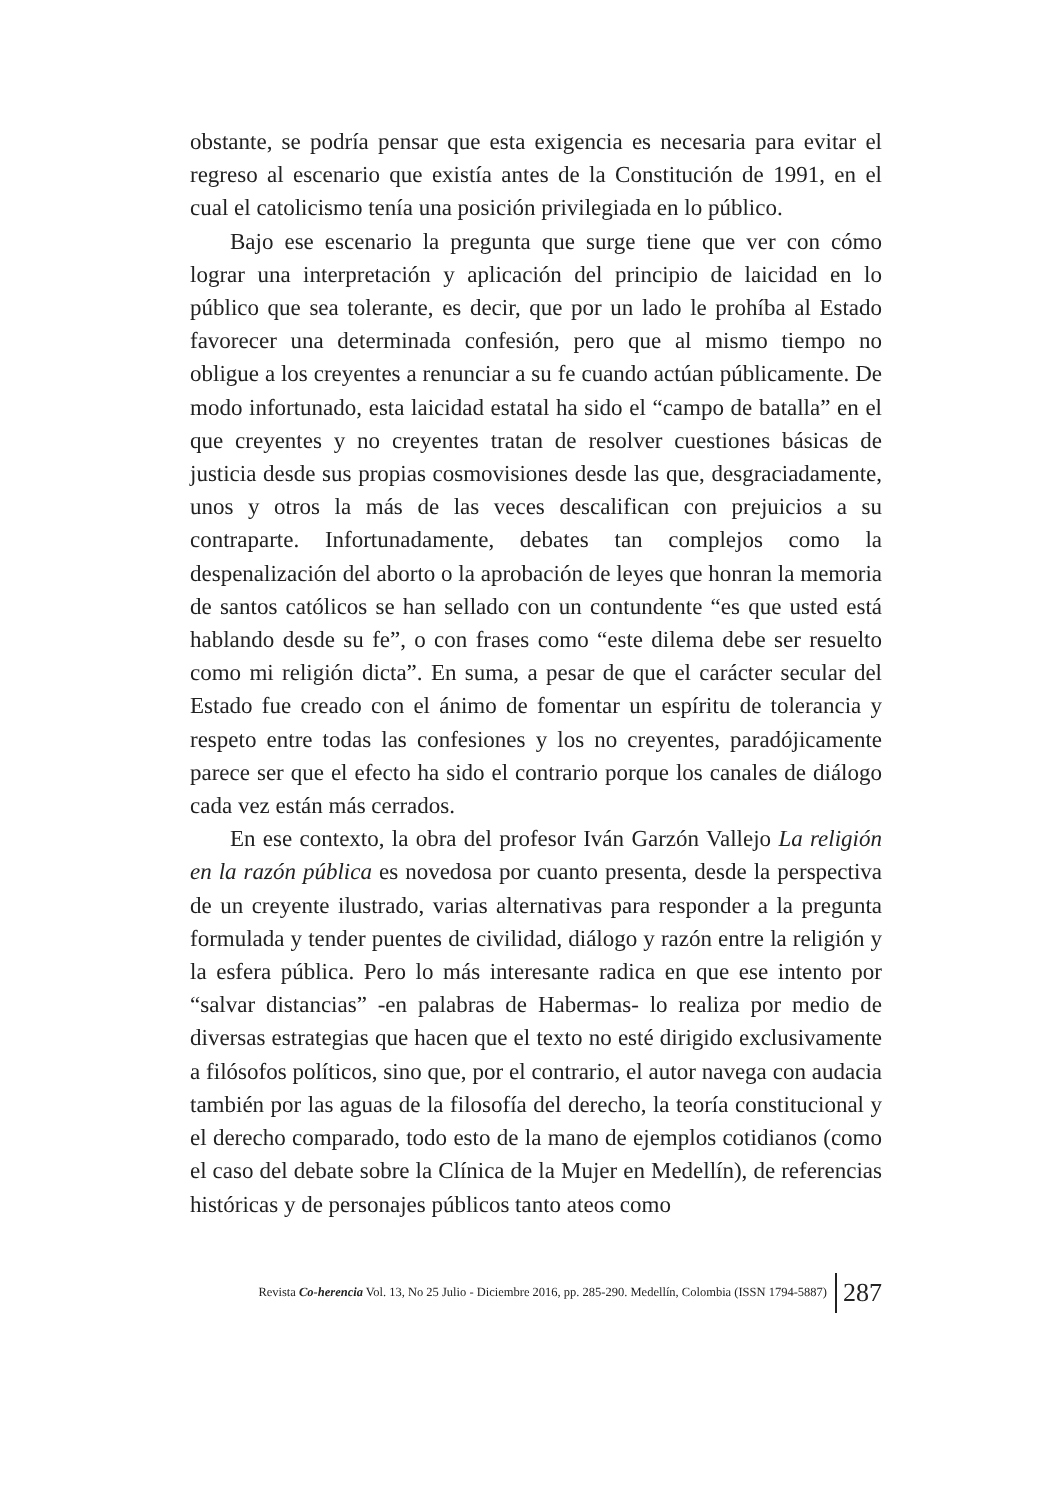obstante, se podría pensar que esta exigencia es necesaria para evitar el regreso al escenario que existía antes de la Constitución de 1991, en el cual el catolicismo tenía una posición privilegiada en lo público.
Bajo ese escenario la pregunta que surge tiene que ver con cómo lograr una interpretación y aplicación del principio de laicidad en lo público que sea tolerante, es decir, que por un lado le prohíba al Estado favorecer una determinada confesión, pero que al mismo tiempo no obligue a los creyentes a renunciar a su fe cuando actúan públicamente. De modo infortunado, esta laicidad estatal ha sido el “campo de batalla” en el que creyentes y no creyentes tratan de resolver cuestiones básicas de justicia desde sus propias cosmovisiones desde las que, desgraciadamente, unos y otros la más de las veces descalifican con prejuicios a su contraparte. Infortunadamente, debates tan complejos como la despenalización del aborto o la aprobación de leyes que honran la memoria de santos católicos se han sellado con un contundente “es que usted está hablando desde su fe”, o con frases como “este dilema debe ser resuelto como mi religión dicta”. En suma, a pesar de que el carácter secular del Estado fue creado con el ánimo de fomentar un espíritu de tolerancia y respeto entre todas las confesiones y los no creyentes, paradójicamente parece ser que el efecto ha sido el contrario porque los canales de diálogo cada vez están más cerrados.
En ese contexto, la obra del profesor Iván Garzón Vallejo La religión en la razón pública es novedosa por cuanto presenta, desde la perspectiva de un creyente ilustrado, varias alternativas para responder a la pregunta formulada y tender puentes de civilidad, diálogo y razón entre la religión y la esfera pública. Pero lo más interesante radica en que ese intento por “salvar distancias” -en palabras de Habermas- lo realiza por medio de diversas estrategias que hacen que el texto no esté dirigido exclusivamente a filósofos políticos, sino que, por el contrario, el autor navega con audacia también por las aguas de la filosofía del derecho, la teoría constitucional y el derecho comparado, todo esto de la mano de ejemplos cotidianos (como el caso del debate sobre la Clínica de la Mujer en Medellín), de referencias históricas y de personajes públicos tanto ateos como
Revista Co-herencia Vol. 13, No 25 Julio - Diciembre 2016, pp. 285-290. Medellín, Colombia (ISSN 1794-5887) 287